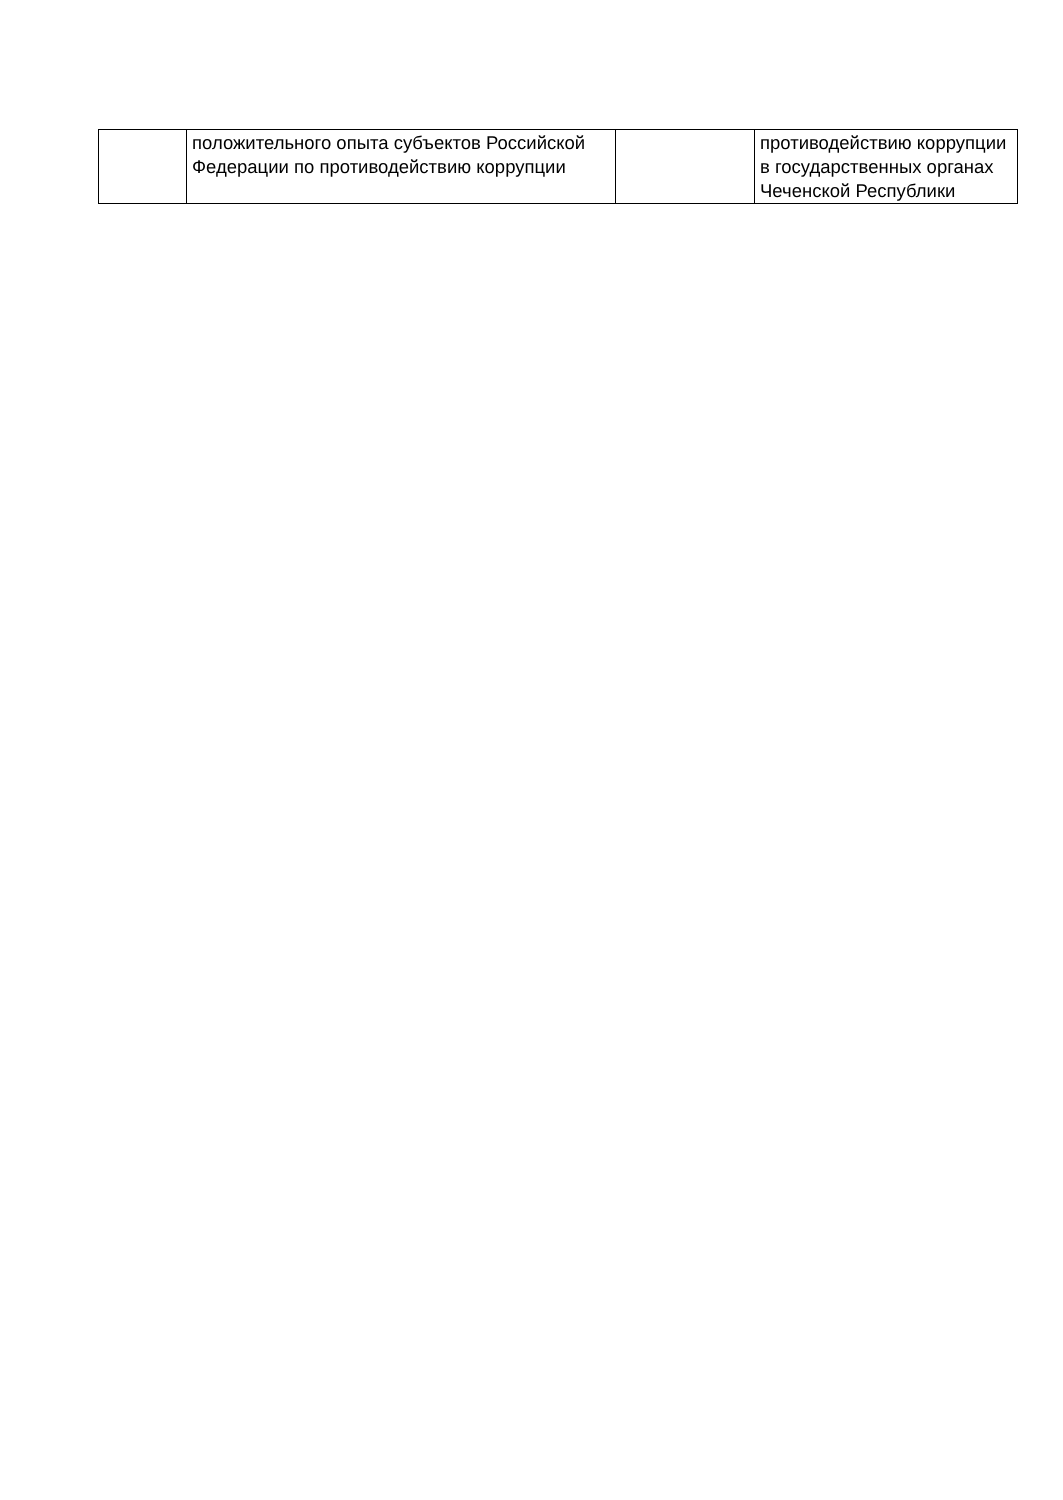| | положительного опыта субъектов Российской Федерации по противодействию коррупции | | противодействию коррупции в государственных органах Чеченской Республики |